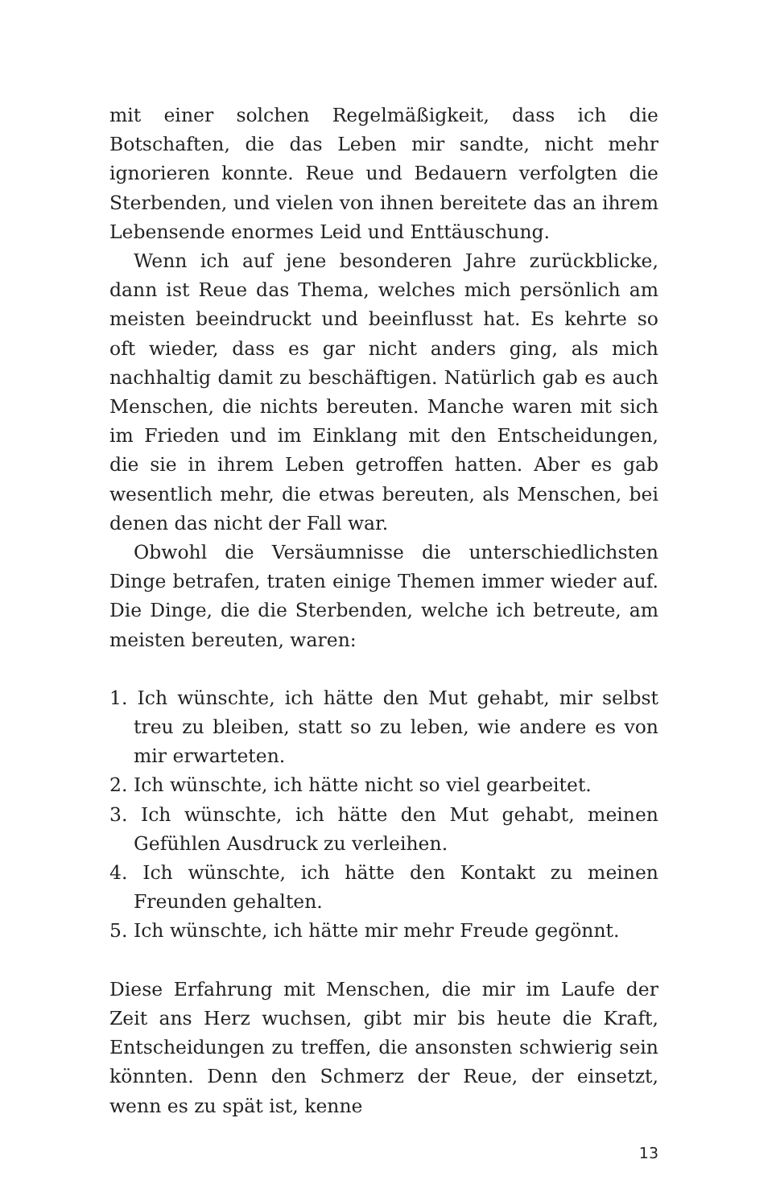mit einer solchen Regelmäßigkeit, dass ich die Botschaften, die das Leben mir sandte, nicht mehr ignorieren konnte. Reue und Bedauern verfolgten die Sterbenden, und vielen von ihnen bereitete das an ihrem Lebensende enormes Leid und Enttäuschung.
Wenn ich auf jene besonderen Jahre zurückblicke, dann ist Reue das Thema, welches mich persönlich am meisten beeindruckt und beeinflusst hat. Es kehrte so oft wieder, dass es gar nicht anders ging, als mich nachhaltig damit zu beschäftigen. Natürlich gab es auch Menschen, die nichts bereuten. Manche waren mit sich im Frieden und im Einklang mit den Entscheidungen, die sie in ihrem Leben getroffen hatten. Aber es gab wesentlich mehr, die etwas bereuten, als Menschen, bei denen das nicht der Fall war.
Obwohl die Versäumnisse die unterschiedlichsten Dinge betrafen, traten einige Themen immer wieder auf. Die Dinge, die die Sterbenden, welche ich betreute, am meisten bereuten, waren:
1. Ich wünschte, ich hätte den Mut gehabt, mir selbst treu zu bleiben, statt so zu leben, wie andere es von mir erwarteten.
2. Ich wünschte, ich hätte nicht so viel gearbeitet.
3. Ich wünschte, ich hätte den Mut gehabt, meinen Gefühlen Ausdruck zu verleihen.
4. Ich wünschte, ich hätte den Kontakt zu meinen Freunden gehalten.
5. Ich wünschte, ich hätte mir mehr Freude gegönnt.
Diese Erfahrung mit Menschen, die mir im Laufe der Zeit ans Herz wuchsen, gibt mir bis heute die Kraft, Entscheidungen zu treffen, die ansonsten schwierig sein könnten. Denn den Schmerz der Reue, der einsetzt, wenn es zu spät ist, kenne
13